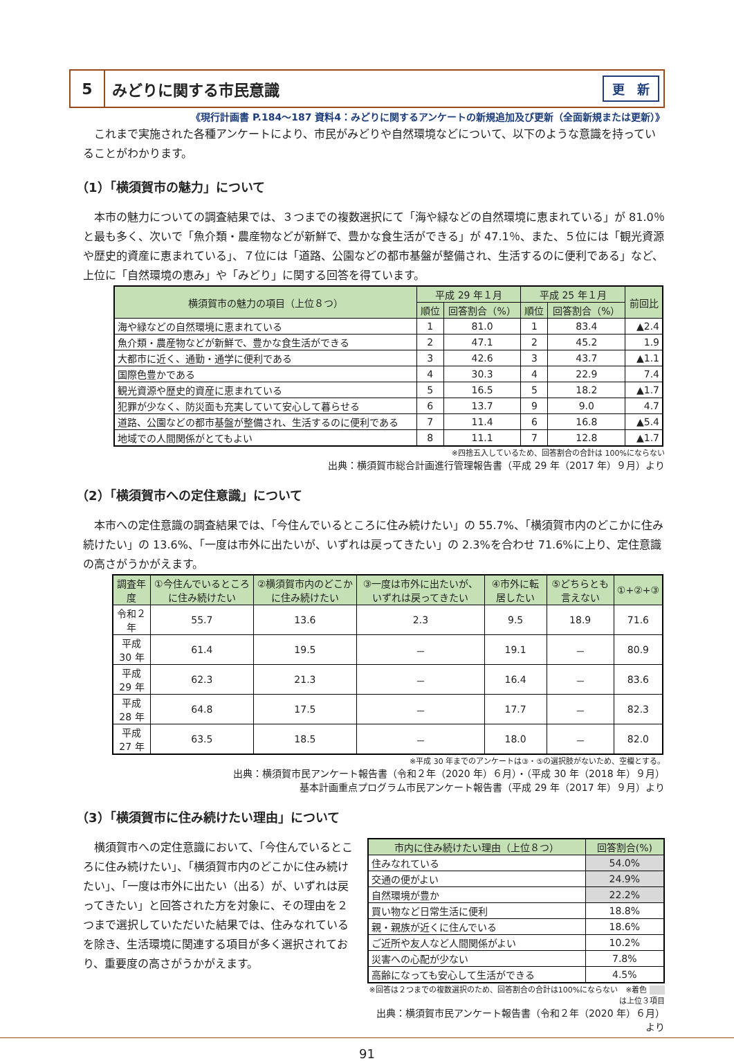5
みどりに関する市民意識
更　新
《現行計画書 P.184～187 資料4：みどりに関するアンケートの新規追加及び更新（全面新規または更新）》
これまで実施された各種アンケートにより、市民がみどりや自然環境などについて、以下のような意識を持っていることがわかります。
（1）「横須賀市の魅力」について
本市の魅力についての調査結果では、３つまでの複数選択にて「海や緑などの自然環境に恵まれている」が 81.0％と最も多く、次いで「魚介類・農産物などが新鮮で、豊かな食生活ができる」が 47.1％、また、５位には「観光資源や歴史的資産に恵まれている」、７位には「道路、公園などの都市基盤が整備され、生活するのに便利である」など、上位に「自然環境の恵み」や「みどり」に関する回答を得ています。
| 横須賀市の魅力の項目（上位８つ） | 平成 29 年１月 | | 平成 25 年１月 | | 前回比 |
| --- | --- | --- | --- | --- | --- |
| | 順位 | 回答割合（%） | 順位 | 回答割合（%） | |
| 海や緑などの自然環境に恵まれている | 1 | 81.0 | 1 | 83.4 | ▲2.4 |
| 魚介類・農産物などが新鮮で、豊かな食生活ができる | 2 | 47.1 | 2 | 45.2 | 1.9 |
| 大都市に近く、通勤・通学に便利である | 3 | 42.6 | 3 | 43.7 | ▲1.1 |
| 国際色豊かである | 4 | 30.3 | 4 | 22.9 | 7.4 |
| 観光資源や歴史的資産に恵まれている | 5 | 16.5 | 5 | 18.2 | ▲1.7 |
| 犯罪が少なく、防災面も充実していて安心して暮らせる | 6 | 13.7 | 9 | 9.0 | 4.7 |
| 道路、公園などの都市基盤が整備され、生活するのに便利である | 7 | 11.4 | 6 | 16.8 | ▲5.4 |
| 地域での人間関係がとてもよい | 8 | 11.1 | 7 | 12.8 | ▲1.7 |
※四捨五入しているため、回答割合の合計は 100%にならない
出典：横須賀市総合計画進行管理報告書（平成 29 年（2017 年）９月）より
（2）「横須賀市への定住意識」について
本市への定住意識の調査結果では、「今住んでいるところに住み続けたい」の 55.7%、「横須賀市内のどこかに住み続けたい」の 13.6%、「一度は市外に出たいが、いずれは戻ってきたい」の 2.3%を合わせ 71.6%に上り、定住意識の高さがうかがえます。
| 調査年度 | ①今住んでいるところに住み続けたい | ②横須賀市内のどこかに住み続けたい | ③一度は市外に出たいが、いずれは戻ってきたい | ④市外に転居したい | ⑤どちらとも言えない | ①+②+③ |
| --- | --- | --- | --- | --- | --- | --- |
| 令和２年 | 55.7 | 13.6 | 2.3 | 9.5 | 18.9 | 71.6 |
| 平成 30 年 | 61.4 | 19.5 | － | 19.1 | － | 80.9 |
| 平成 29 年 | 62.3 | 21.3 | － | 16.4 | － | 83.6 |
| 平成 28 年 | 64.8 | 17.5 | － | 17.7 | － | 82.3 |
| 平成 27 年 | 63.5 | 18.5 | － | 18.0 | － | 82.0 |
※平成 30 年までのアンケートは③・⑤の選択肢がないため、空欄とする。
出典：横須賀市民アンケート報告書（令和２年（2020 年）６月）・（平成 30 年（2018 年）９月）
基本計画重点プログラム市民アンケート報告書（平成 29 年（2017 年）９月）より
（3）「横須賀市に住み続けたい理由」について
横須賀市への定住意識において、「今住んでいるところに住み続けたい」、「横須賀市内のどこかに住み続けたい」、「一度は市外に出たい（出る）が、いずれは戻ってきたい」と回答された方を対象に、その理由を２つまで選択していただいた結果では、住みなれているを除き、生活環境に関連する項目が多く選択されており、重要度の高さがうかがえます。
| 市内に住み続けたい理由（上位８つ） | 回答割合(%) |
| --- | --- |
| 住みなれている | 54.0% |
| 交通の便がよい | 24.9% |
| 自然環境が豊か | 22.2% |
| 買い物など日常生活に便利 | 18.8% |
| 親・親族が近くに住んでいる | 18.6% |
| ご近所や友人など人間関係がよい | 10.2% |
| 災害への心配が少ない | 7.8% |
| 高齢になっても安心して生活ができる | 4.5% |
※回答は２つまでの複数選択のため、回答割合の合計は100%にならない　※着色 　　 は上位３項目
出典：横須賀市民アンケート報告書（令和２年（2020 年）６月）より
91